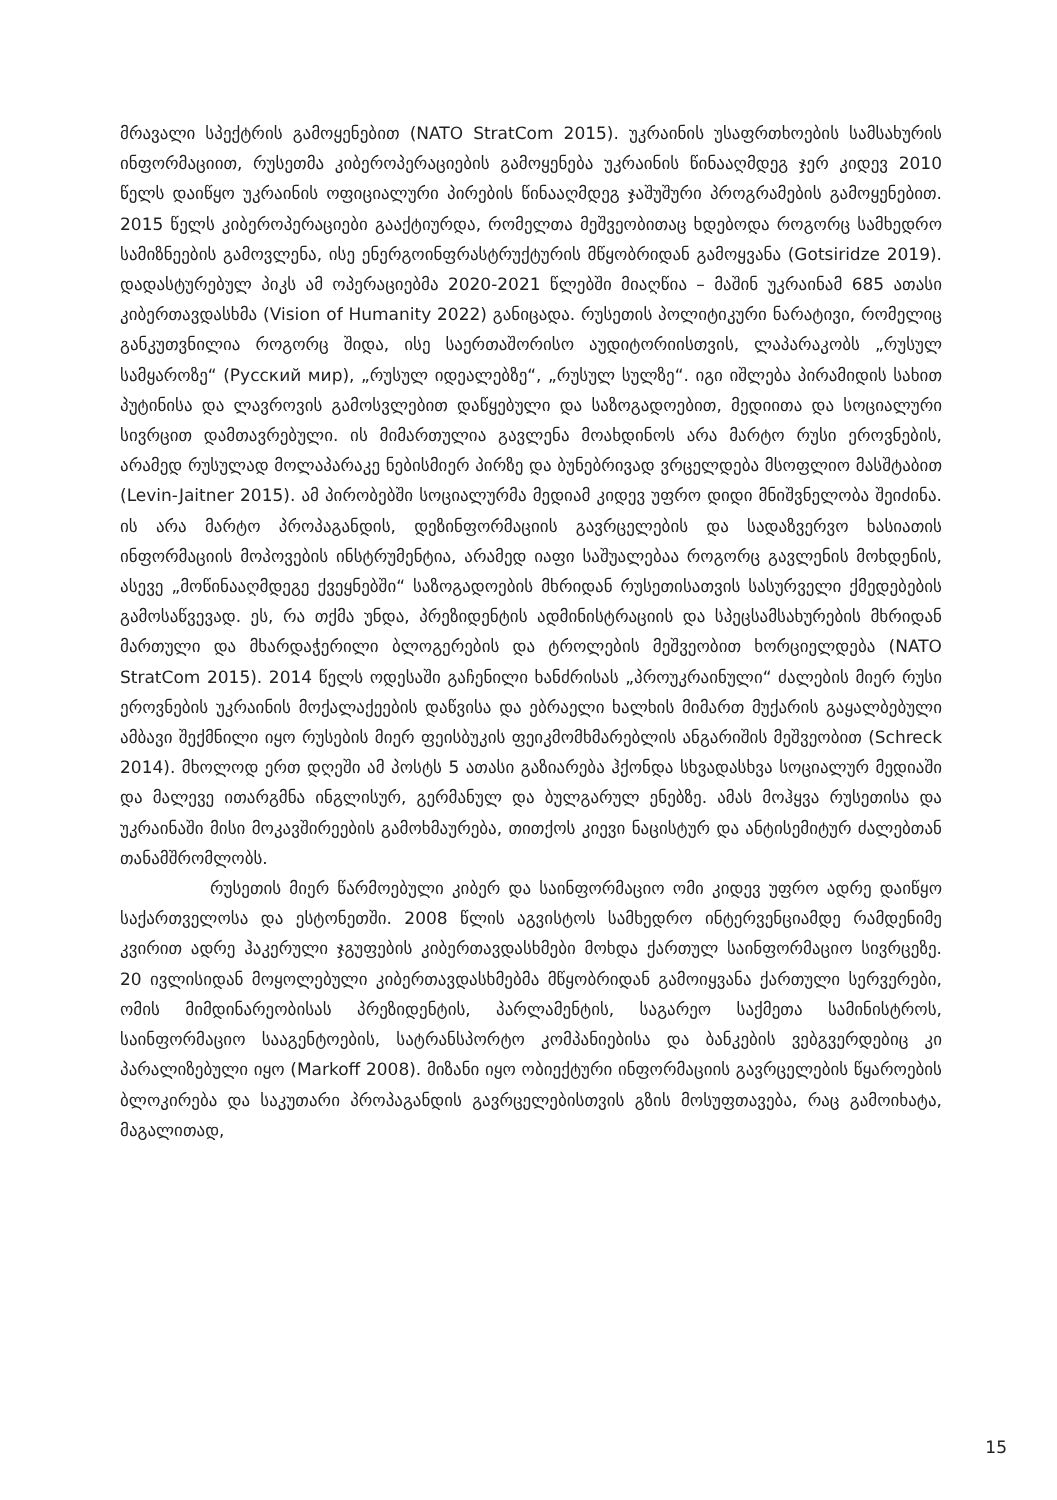მრავალი სპექტრის გამოყენებით (NATO StratCom 2015). უკრაინის უსაფრთხოების სამსახურის ინფორმაციით, რუსეთმა კიბეროპერაციების გამოყენება უკრაინის წინააღმდეგ ჯერ კიდევ 2010 წელს დაიწყო უკრაინის ოფიციალური პირების წინააღმდეგ ჯაშუშური პროგრამების გამოყენებით. 2015 წელს კიბეროპერაციები გააქტიურდა, რომელთა მეშვეობითაც ხდებოდა როგორც სამხედრო სამიზნეების გამოვლენა, ისე ენერგოინფრასტრუქტურის მწყობრიდან გამოყვანა (Gotsiridze 2019). დადასტურებულ პიკს ამ ოპერაციებმა 2020-2021 წლებში მიაღწია – მაშინ უკრაინამ 685 ათასი კიბერთავდასხმა (Vision of Humanity 2022) განიცადა. რუსეთის პოლიტიკური ნარატივი, რომელიც განკუთვნილია როგორც შიდა, ისე საერთაშორისო აუდიტორიისთვის, ლაპარაკობს „რუსულ სამყაროზე“ (Русский мир), „რუსულ იდეალებზე“, „რუსულ სულზე“. იგი იშლება პირამიდის სახით პუტინისა და ლავროვის გამოსვლებით დაწყებული და საზოგადოებით, მედიითა და სოციალური სივრცით დამთავრებული. ის მიმართულია გავლენა მოახდინოს არა მარტო რუსი ეროვნების, არამედ რუსულად მოლაპარაკე ნებისმიერ პირზე და ბუნებრივად ვრცელდება მსოფლიო მასშტაბით (Levin-Jaitner 2015). ამ პირობებში სოციალურმა მედიამ კიდევ უფრო დიდი მნიშვნელობა შეიძინა. ის არა მარტო პროპაგანდის, დეზინფორმაციის გავრცელების და სადაზვერვო ხასიათის ინფორმაციის მოპოვების ინსტრუმენტია, არამედ იაფი საშუალებაა როგორც გავლენის მოხდენის, ასევე „მოწინააღმდეგე ქვეყნებში“ საზოგადოების მხრიდან რუსეთისათვის სასურველი ქმედებების გამოსაწვევად. ეს, რა თქმა უნდა, პრეზიდენტის ადმინისტრაციის და სპეცსამსახურების მხრიდან მართული და მხარდაჭერილი ბლოგერების და ტროლების მეშვეობით ხორციელდება (NATO StratCom 2015). 2014 წელს ოდესაში გაჩენილი ხანძრისას „პროუკრაინული“ ძალების მიერ რუსი ეროვნების უკრაინის მოქალაქეების დაწვისა და ებრაელი ხალხის მიმართ მუქარის გაყალბებული ამბავი შექმნილი იყო რუსების მიერ ფეისბუკის ფეიკმომხმარებლის ანგარიშის მეშვეობით (Schreck 2014). მხოლოდ ერთ დღეში ამ პოსტს 5 ათასი გაზიარება ჰქონდა სხვადასხვა სოციალურ მედიაში და მალევე ითარგმნა ინგლისურ, გერმანულ და ბულგარულ ენებზე. ამას მოჰყვა რუსეთისა და უკრაინაში მისი მოკავშირეების გამოხმაურება, თითქოს კიევი ნაცისტურ და ანტისემიტურ ძალებთან თანამშრომლობს.
რუსეთის მიერ წარმოებული კიბერ და საინფორმაციო ომი კიდევ უფრო ადრე დაიწყო საქართველოსა და ესტონეთში. 2008 წლის აგვისტოს სამხედრო ინტერვენციამდე რამდენიმე კვირით ადრე ჰაკერული ჯგუფების კიბერთავდასხმები მოხდა ქართულ საინფორმაციო სივრცეზე. 20 ივლისიდან მოყოლებული კიბერთავდასხმებმა მწყობრიდან გამოიყვანა ქართული სერვერები, ომის მიმდინარეობისას პრეზიდენტის, პარლამენტის, საგარეო საქმეთა სამინისტროს, საინფორმაციო სააგენტოების, სატრანსპორტო კომპანიებისა და ბანკების ვებგვერდებიც კი პარალიზებული იყო (Markoff 2008). მიზანი იყო ობიექტური ინფორმაციის გავრცელების წყაროების ბლოკირება და საკუთარი პროპაგანდის გავრცელებისთვის გზის მოსუფთავება, რაც გამოიხატა, მაგალითად,
15